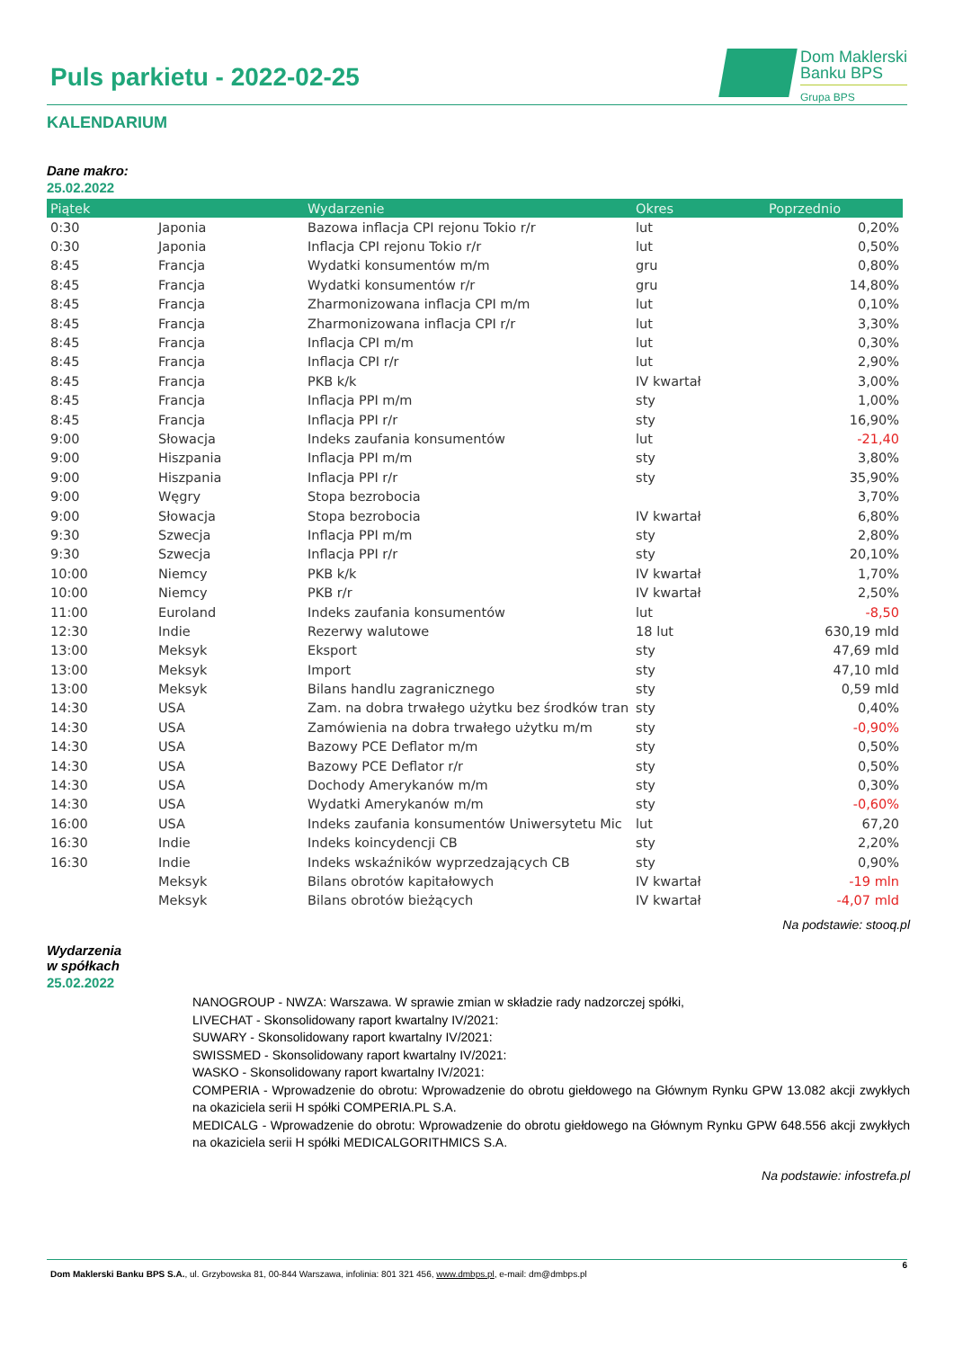Puls parkietu - 2022-02-25
Dom Maklerski
Banku BPS
Grupa BPS
KALENDARIUM
Dane makro:
25.02.2022
| Piątek | | Wydarzenie | Okres | Poprzednio |
| --- | --- | --- | --- | --- |
| 0:30 | Japonia | Bazowa inflacja CPI rejonu Tokio r/r | lut | 0,20% |
| 0:30 | Japonia | Inflacja CPI rejonu Tokio r/r | lut | 0,50% |
| 8:45 | Francja | Wydatki konsumentów m/m | gru | 0,80% |
| 8:45 | Francja | Wydatki konsumentów r/r | gru | 14,80% |
| 8:45 | Francja | Zharmonizowana inflacja CPI m/m | lut | 0,10% |
| 8:45 | Francja | Zharmonizowana inflacja CPI r/r | lut | 3,30% |
| 8:45 | Francja | Inflacja CPI m/m | lut | 0,30% |
| 8:45 | Francja | Inflacja CPI r/r | lut | 2,90% |
| 8:45 | Francja | PKB k/k | IV kwartał | 3,00% |
| 8:45 | Francja | Inflacja PPI m/m | sty | 1,00% |
| 8:45 | Francja | Inflacja PPI r/r | sty | 16,90% |
| 9:00 | Słowacja | Indeks zaufania konsumentów | lut | -21,40 |
| 9:00 | Hiszpania | Inflacja PPI m/m | sty | 3,80% |
| 9:00 | Hiszpania | Inflacja PPI r/r | sty | 35,90% |
| 9:00 | Węgry | Stopa bezrobocia | | 3,70% |
| 9:00 | Słowacja | Stopa bezrobocia | IV kwartał | 6,80% |
| 9:30 | Szwecja | Inflacja PPI m/m | sty | 2,80% |
| 9:30 | Szwecja | Inflacja PPI r/r | sty | 20,10% |
| 10:00 | Niemcy | PKB k/k | IV kwartał | 1,70% |
| 10:00 | Niemcy | PKB r/r | IV kwartał | 2,50% |
| 11:00 | Euroland | Indeks zaufania konsumentów | lut | -8,50 |
| 12:30 | Indie | Rezerwy walutowe | 18 lut | 630,19 mld |
| 13:00 | Meksyk | Eksport | sty | 47,69 mld |
| 13:00 | Meksyk | Import | sty | 47,10 mld |
| 13:00 | Meksyk | Bilans handlu zagranicznego | sty | 0,59 mld |
| 14:30 | USA | Zam. na dobra trwałego użytku bez środków tran | sty | 0,40% |
| 14:30 | USA | Zamówienia na dobra trwałego użytku m/m | sty | -0,90% |
| 14:30 | USA | Bazowy PCE Deflator m/m | sty | 0,50% |
| 14:30 | USA | Bazowy PCE Deflator r/r | sty | 0,50% |
| 14:30 | USA | Dochody Amerykanów m/m | sty | 0,30% |
| 14:30 | USA | Wydatki Amerykanów m/m | sty | -0,60% |
| 16:00 | USA | Indeks zaufania konsumentów Uniwersytetu Mic | lut | 67,20 |
| 16:30 | Indie | Indeks koincydencji CB | sty | 2,20% |
| 16:30 | Indie | Indeks wskaźników wyprzedzających CB | sty | 0,90% |
| | Meksyk | Bilans obrotów kapitałowych | IV kwartał | -19 mln |
| | Meksyk | Bilans obrotów bieżących | IV kwartał | -4,07 mld |
Na podstawie: stooq.pl
Wydarzenia
w spółkach
25.02.2022
NANOGROUP - NWZA: Warszawa. W sprawie zmian w składzie rady nadzorczej spółki,
LIVECHAT - Skonsolidowany raport kwartalny IV/2021:
SUWARY - Skonsolidowany raport kwartalny IV/2021:
SWISSMED - Skonsolidowany raport kwartalny IV/2021:
WASKO - Skonsolidowany raport kwartalny IV/2021:
COMPERIA - Wprowadzenie do obrotu: Wprowadzenie do obrotu giełdowego na Głównym Rynku GPW 13.082 akcji zwykłych na okaziciela serii H spółki COMPERIA.PL S.A.
MEDICALG - Wprowadzenie do obrotu: Wprowadzenie do obrotu giełdowego na Głównym Rynku GPW 648.556 akcji zwykłych na okaziciela serii H spółki MEDICALGORITHMICS S.A.
Na podstawie: infostrefa.pl
6
Dom Maklerski Banku BPS S.A., ul. Grzybowska 81, 00-844 Warszawa, infolinia: 801 321 456, www.dmbps.pl, e-mail: dm@dmbps.pl